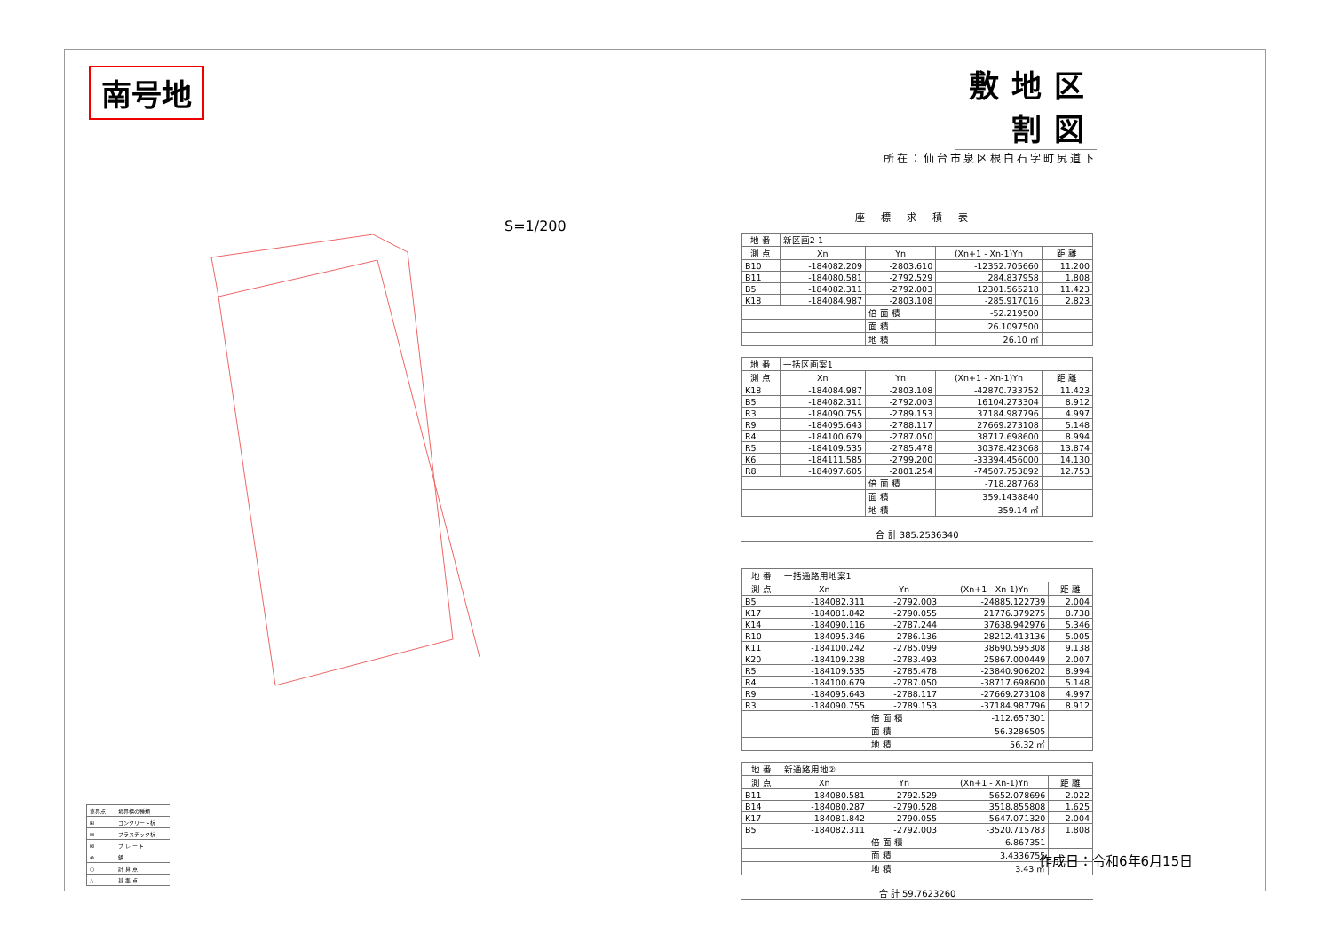南号地
S=1/200
敷地区割図
所在：仙台市泉区根白石字町尻道下
座標求積表
| 地 番 | 新区画2-1 | | | |
| --- | --- | --- | --- | --- |
| 測 点 | Xn | Yn | (Xn+1 - Xn-1)Yn | 距 離 |
| B10 | -184082.209 | -2803.610 | -12352.705660 | 11.200 |
| B11 | -184080.581 | -2792.529 | 284.837958 | 1.808 |
| B5 | -184082.311 | -2792.003 | 12301.565218 | 11.423 |
| K18 | -184084.987 | -2803.108 | -285.917016 | 2.823 |
| | | 倍 面 積 | -52.219500 | |
| | | 面 積 | 26.1097500 | |
| | | 地 積 | 26.10 ㎡ | |
| 地 番 | 一括区画案1 | | | |
| --- | --- | --- | --- | --- |
| 測 点 | Xn | Yn | (Xn+1 - Xn-1)Yn | 距 離 |
| K18 | -184084.987 | -2803.108 | -42870.733752 | 11.423 |
| B5 | -184082.311 | -2792.003 | 16104.273304 | 8.912 |
| R3 | -184090.755 | -2789.153 | 37184.987796 | 4.997 |
| R9 | -184095.643 | -2788.117 | 27669.273108 | 5.148 |
| R4 | -184100.679 | -2787.050 | 38717.698600 | 8.994 |
| R5 | -184109.535 | -2785.478 | 30378.423068 | 13.874 |
| K6 | -184111.585 | -2799.200 | -33394.456000 | 14.130 |
| R8 | -184097.605 | -2801.254 | -74507.753892 | 12.753 |
| | | 倍 面 積 | -718.287768 | |
| | | 面 積 | 359.1438840 | |
| | | 地 積 | 359.14 ㎡ | |
合 計 385.2536340
| 地 番 | 一括通路用地案1 | | | |
| --- | --- | --- | --- | --- |
| 測 点 | Xn | Yn | (Xn+1 - Xn-1)Yn | 距 離 |
| B5 | -184082.311 | -2792.003 | -24885.122739 | 2.004 |
| K17 | -184081.842 | -2790.055 | 21776.379275 | 8.738 |
| K14 | -184090.116 | -2787.244 | 37638.942976 | 5.346 |
| R10 | -184095.346 | -2786.136 | 28212.413136 | 5.005 |
| K11 | -184100.242 | -2785.099 | 38690.595308 | 9.138 |
| K20 | -184109.238 | -2783.493 | 25867.000449 | 2.007 |
| R5 | -184109.535 | -2785.478 | -23840.906202 | 8.994 |
| R4 | -184100.679 | -2787.050 | -38717.698600 | 5.148 |
| R9 | -184095.643 | -2788.117 | -27669.273108 | 4.997 |
| R3 | -184090.755 | -2789.153 | -37184.987796 | 8.912 |
| | | 倍 面 積 | -112.657301 | |
| | | 面 積 | 56.3286505 | |
| | | 地 積 | 56.32 ㎡ | |
| 地 番 | 新通路用地② | | | |
| --- | --- | --- | --- | --- |
| 測 点 | Xn | Yn | (Xn+1 - Xn-1)Yn | 距 離 |
| B11 | -184080.581 | -2792.529 | -5652.078696 | 2.022 |
| B14 | -184080.287 | -2790.528 | 3518.855808 | 1.625 |
| K17 | -184081.842 | -2790.055 | 5647.071320 | 2.004 |
| B5 | -184082.311 | -2792.003 | -3520.715783 | 1.808 |
| | | 倍 面 積 | -6.867351 | |
| | | 面 積 | 3.4336755 | |
| | | 地 積 | 3.43 ㎡ | |
合 計 59.7623260
| 筆界点 | 境界標の種類 |
| ⊞ | コンクリート杭 |
| ⊠ | プラスチック杭 |
| ⊠ | プ レ ー ト |
| ⊗ | 鋲 |
| ○ | 計 算 点 |
| △ | 基 準 点 |
作成日：令和6年6月15日